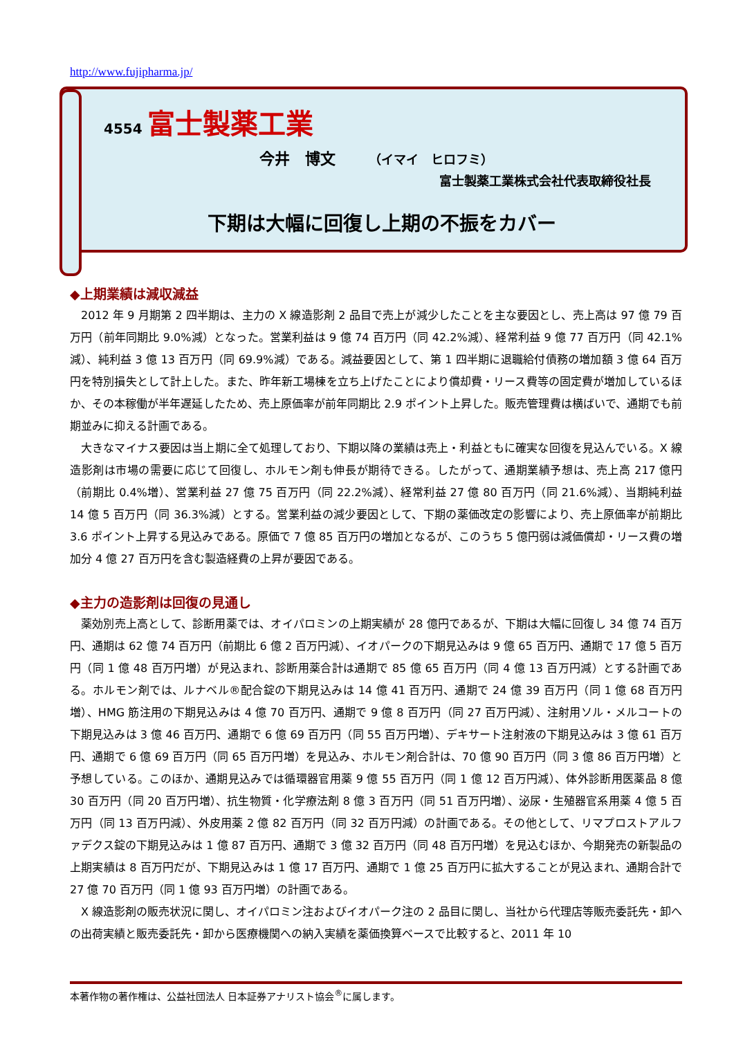http://www.fujipharma.jp/
4554 富士製薬工業
今井　博文 （イマイ　ヒロフミ）
富士製薬工業株式会社代表取締役社長
下期は大幅に回復し上期の不振をカバー
◆上期業績は減収減益
2012 年 9 月期第 2 四半期は、主力の X 線造影剤 2 品目で売上が減少したことを主な要因とし、売上高は 97 億 79 百万円（前年同期比 9.0%減）となった。営業利益は 9 億 74 百万円（同 42.2%減）、経常利益 9 億 77 百万円（同 42.1%減）、純利益 3 億 13 百万円（同 69.9%減）である。減益要因として、第 1 四半期に退職給付債務の増加額 3 億 64 百万円を特別損失として計上した。また、昨年新工場棟を立ち上げたことにより償却費・リース費等の固定費が増加しているほか、その本稼働が半年遅延したため、売上原価率が前年同期比 2.9 ポイント上昇した。販売管理費は横ばいで、通期でも前期並みに抑える計画である。
大きなマイナス要因は当上期に全て処理しており、下期以降の業績は売上・利益ともに確実な回復を見込んでいる。X 線造影剤は市場の需要に応じて回復し、ホルモン剤も伸長が期待できる。したがって、通期業績予想は、売上高 217 億円（前期比 0.4%増）、営業利益 27 億 75 百万円（同 22.2%減）、経常利益 27 億 80 百万円（同 21.6%減）、当期純利益 14 億 5 百万円（同 36.3%減）とする。営業利益の減少要因として、下期の薬価改定の影響により、売上原価率が前期比 3.6 ポイント上昇する見込みである。原価で 7 億 85 百万円の増加となるが、このうち 5 億円弱は減価償却・リース費の増加分 4 億 27 百万円を含む製造経費の上昇が要因である。
◆主力の造影剤は回復の見通し
薬効別売上高として、診断用薬では、オイパロミンの上期実績が 28 億円であるが、下期は大幅に回復し 34 億 74 百万円、通期は 62 億 74 百万円（前期比 6 億 2 百万円減）、イオパークの下期見込みは 9 億 65 百万円、通期で 17 億 5 百万円（同 1 億 48 百万円増）が見込まれ、診断用薬合計は通期で 85 億 65 百万円（同 4 億 13 百万円減）とする計画である。ホルモン剤では、ルナベル®配合錠の下期見込みは 14 億 41 百万円、通期で 24 億 39 百万円（同 1 億 68 百万円増）、HMG 筋注用の下期見込みは 4 億 70 百万円、通期で 9 億 8 百万円（同 27 百万円減）、注射用ソル・メルコートの下期見込みは 3 億 46 百万円、通期で 6 億 69 百万円（同 55 百万円増）、デキサート注射液の下期見込みは 3 億 61 百万円、通期で 6 億 69 百万円（同 65 百万円増）を見込み、ホルモン剤合計は、70 億 90 百万円（同 3 億 86 百万円増）と予想している。このほか、通期見込みでは循環器官用薬 9 億 55 百万円（同 1 億 12 百万円減）、体外診断用医薬品 8 億 30 百万円（同 20 百万円増）、抗生物質・化学療法剤 8 億 3 百万円（同 51 百万円増）、泌尿・生殖器官系用薬 4 億 5 百万円（同 13 百万円減）、外皮用薬 2 億 82 百万円（同 32 百万円減）の計画である。その他として、リマプロストアルファデクス錠の下期見込みは 1 億 87 百万円、通期で 3 億 32 百万円（同 48 百万円増）を見込むほか、今期発売の新製品の上期実績は 8 百万円だが、下期見込みは 1 億 17 百万円、通期で 1 億 25 百万円に拡大することが見込まれ、通期合計で 27 億 70 百万円（同 1 億 93 百万円増）の計画である。
X 線造影剤の販売状況に関し、オイパロミン注およびイオパーク注の 2 品目に関し、当社から代理店等販売委託先・卸への出荷実績と販売委託先・卸から医療機関への納入実績を薬価換算ベースで比較すると、2011 年 10
本著作物の著作権は、公益社団法人 日本証券アナリスト協会<sup>®</sup>に属します。